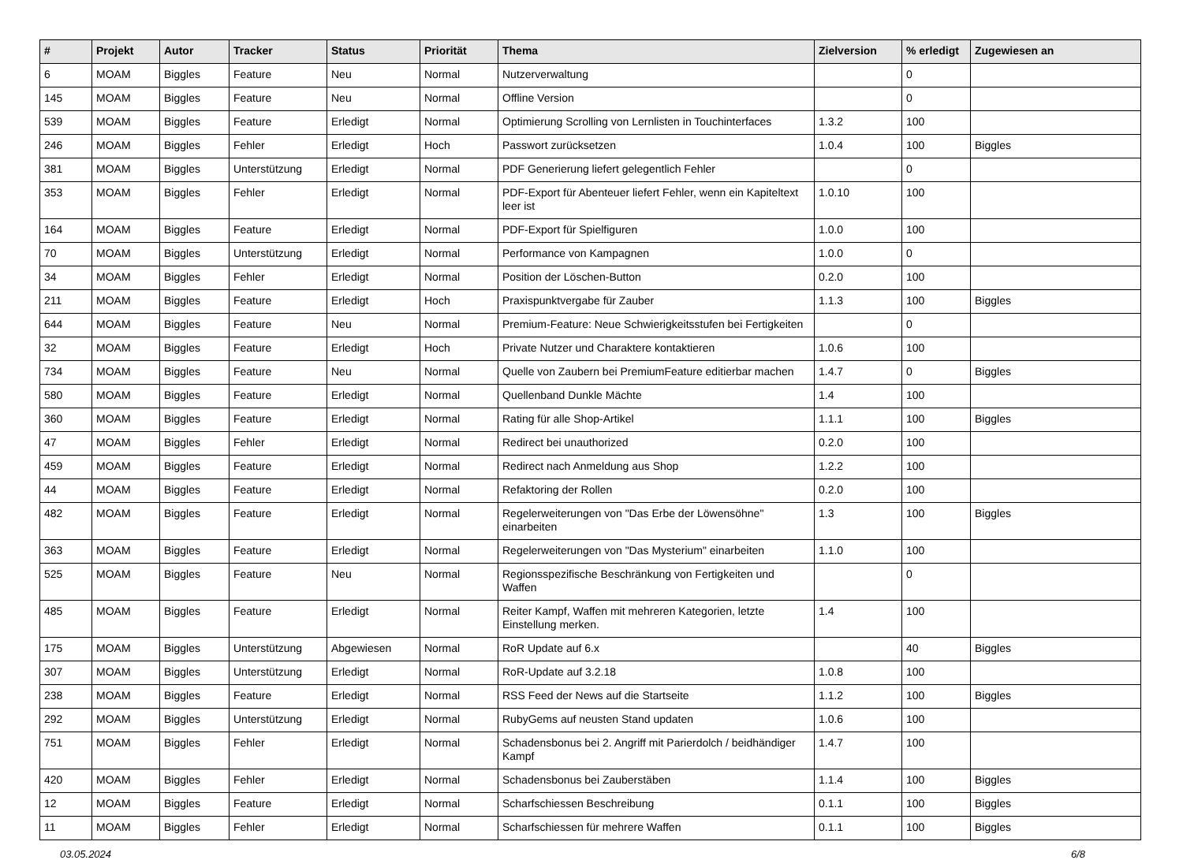| # | Projekt | Autor | Tracker | Status | Priorität | Thema | Zielversion | % erledigt | Zugewiesen an |
| --- | --- | --- | --- | --- | --- | --- | --- | --- | --- |
| 6 | MOAM | Biggles | Feature | Neu | Normal | Nutzerverwaltung | | 0 | |
| 145 | MOAM | Biggles | Feature | Neu | Normal | Offline Version | | 0 | |
| 539 | MOAM | Biggles | Feature | Erledigt | Normal | Optimierung Scrolling von Lernlisten in Touchinterfaces | 1.3.2 | 100 | |
| 246 | MOAM | Biggles | Fehler | Erledigt | Hoch | Passwort zurücksetzen | 1.0.4 | 100 | Biggles |
| 381 | MOAM | Biggles | Unterstützung | Erledigt | Normal | PDF Generierung liefert gelegentlich Fehler | | 0 | |
| 353 | MOAM | Biggles | Fehler | Erledigt | Normal | PDF-Export für Abenteuer liefert Fehler, wenn ein Kapiteltext leer ist | 1.0.10 | 100 | |
| 164 | MOAM | Biggles | Feature | Erledigt | Normal | PDF-Export für Spielfiguren | 1.0.0 | 100 | |
| 70 | MOAM | Biggles | Unterstützung | Erledigt | Normal | Performance von Kampagnen | 1.0.0 | 0 | |
| 34 | MOAM | Biggles | Fehler | Erledigt | Normal | Position der Löschen-Button | 0.2.0 | 100 | |
| 211 | MOAM | Biggles | Feature | Erledigt | Hoch | Praxispunktvergabe für Zauber | 1.1.3 | 100 | Biggles |
| 644 | MOAM | Biggles | Feature | Neu | Normal | Premium-Feature: Neue Schwierigkeitsstufen bei Fertigkeiten | | 0 | |
| 32 | MOAM | Biggles | Feature | Erledigt | Hoch | Private Nutzer und Charaktere kontaktieren | 1.0.6 | 100 | |
| 734 | MOAM | Biggles | Feature | Neu | Normal | Quelle von Zaubern bei PremiumFeature editierbar machen | 1.4.7 | 0 | Biggles |
| 580 | MOAM | Biggles | Feature | Erledigt | Normal | Quellenband Dunkle Mächte | 1.4 | 100 | |
| 360 | MOAM | Biggles | Feature | Erledigt | Normal | Rating für alle Shop-Artikel | 1.1.1 | 100 | Biggles |
| 47 | MOAM | Biggles | Fehler | Erledigt | Normal | Redirect bei unauthorized | 0.2.0 | 100 | |
| 459 | MOAM | Biggles | Feature | Erledigt | Normal | Redirect nach Anmeldung aus Shop | 1.2.2 | 100 | |
| 44 | MOAM | Biggles | Feature | Erledigt | Normal | Refaktoring der Rollen | 0.2.0 | 100 | |
| 482 | MOAM | Biggles | Feature | Erledigt | Normal | Regelerweiterungen von "Das Erbe der Löwensöhne" einarbeiten | 1.3 | 100 | Biggles |
| 363 | MOAM | Biggles | Feature | Erledigt | Normal | Regelerweiterungen von "Das Mysterium" einarbeiten | 1.1.0 | 100 | |
| 525 | MOAM | Biggles | Feature | Neu | Normal | Regionsspezifische Beschränkung von Fertigkeiten und Waffen | | 0 | |
| 485 | MOAM | Biggles | Feature | Erledigt | Normal | Reiter Kampf, Waffen mit mehreren Kategorien, letzte Einstellung merken. | 1.4 | 100 | |
| 175 | MOAM | Biggles | Unterstützung | Abgewiesen | Normal | RoR Update auf 6.x | | 40 | Biggles |
| 307 | MOAM | Biggles | Unterstützung | Erledigt | Normal | RoR-Update auf 3.2.18 | 1.0.8 | 100 | |
| 238 | MOAM | Biggles | Feature | Erledigt | Normal | RSS Feed der News auf die Startseite | 1.1.2 | 100 | Biggles |
| 292 | MOAM | Biggles | Unterstützung | Erledigt | Normal | RubyGems auf neusten Stand updaten | 1.0.6 | 100 | |
| 751 | MOAM | Biggles | Fehler | Erledigt | Normal | Schadensbonus bei 2. Angriff mit Parierdolch / beidhändiger Kampf | 1.4.7 | 100 | |
| 420 | MOAM | Biggles | Fehler | Erledigt | Normal | Schadensbonus bei Zauberstäben | 1.1.4 | 100 | Biggles |
| 12 | MOAM | Biggles | Feature | Erledigt | Normal | Scharfschiessen Beschreibung | 0.1.1 | 100 | Biggles |
| 11 | MOAM | Biggles | Fehler | Erledigt | Normal | Scharfschiessen für mehrere Waffen | 0.1.1 | 100 | Biggles |
03.05.2024 6/8